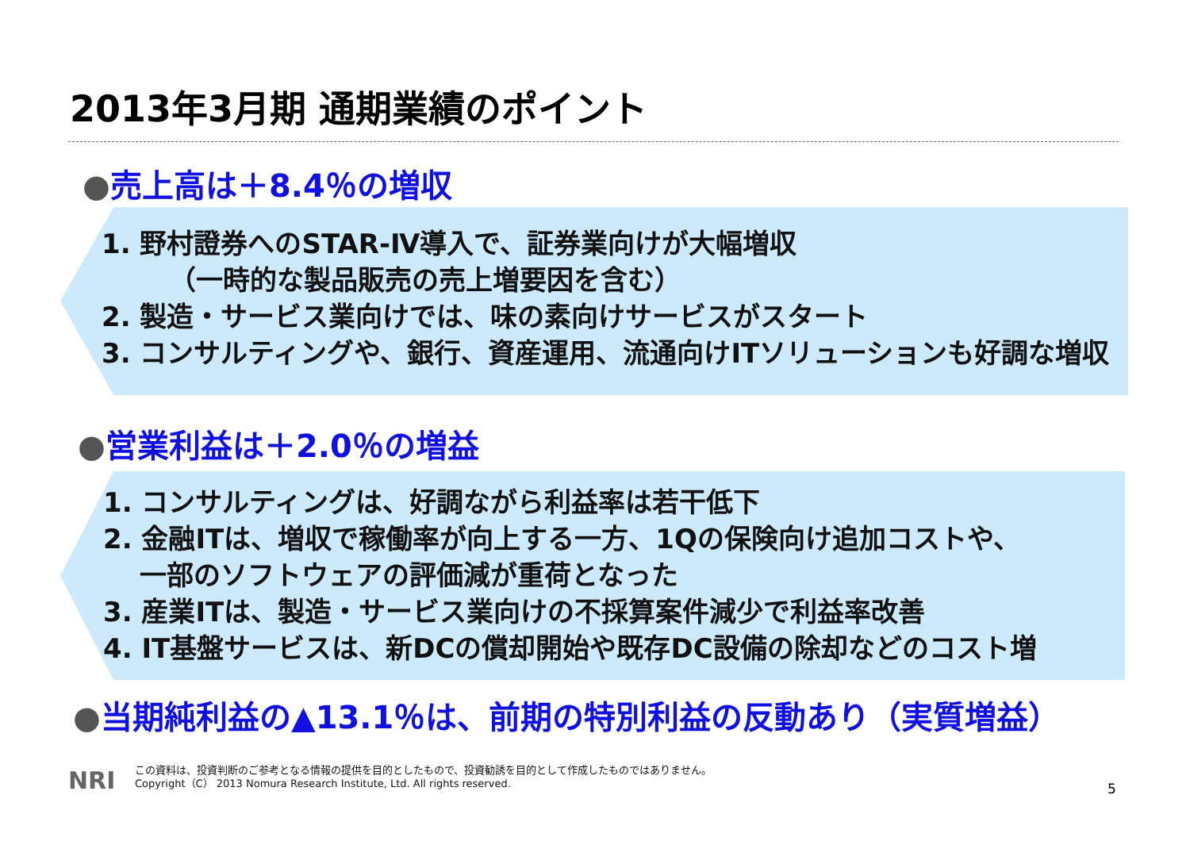2013年3月期 通期業績のポイント
●売上高は＋8.4％の増収
1. 野村證券へのSTAR-Ⅳ導入で、証券業向けが大幅増収
　　　（一時的な製品販売の売上増要因を含む）
2. 製造・サービス業向けでは、味の素向けサービスがスタート
3. コンサルティングや、銀行、資産運用、流通向けITソリューションも好調な増収
●営業利益は＋2.0％の増益
1. コンサルティングは、好調ながら利益率は若干低下
2. 金融ITは、増収で稼働率が向上する一方、1Qの保険向け追加コストや、
　 一部のソフトウェアの評価減が重荷となった
3. 産業ITは、製造・サービス業向けの不採算案件減少で利益率改善
4. IT基盤サービスは、新DCの償却開始や既存DC設備の除却などのコスト増
●当期純利益の▲13.1％は、前期の特別利益の反動あり（実質増益）
NRI
この資料は、投資判断のご参考となる情報の提供を目的としたもので、投資勧誘を目的として作成したものではありません。
Copyright（C） 2013 Nomura Research Institute, Ltd. All rights reserved.
5